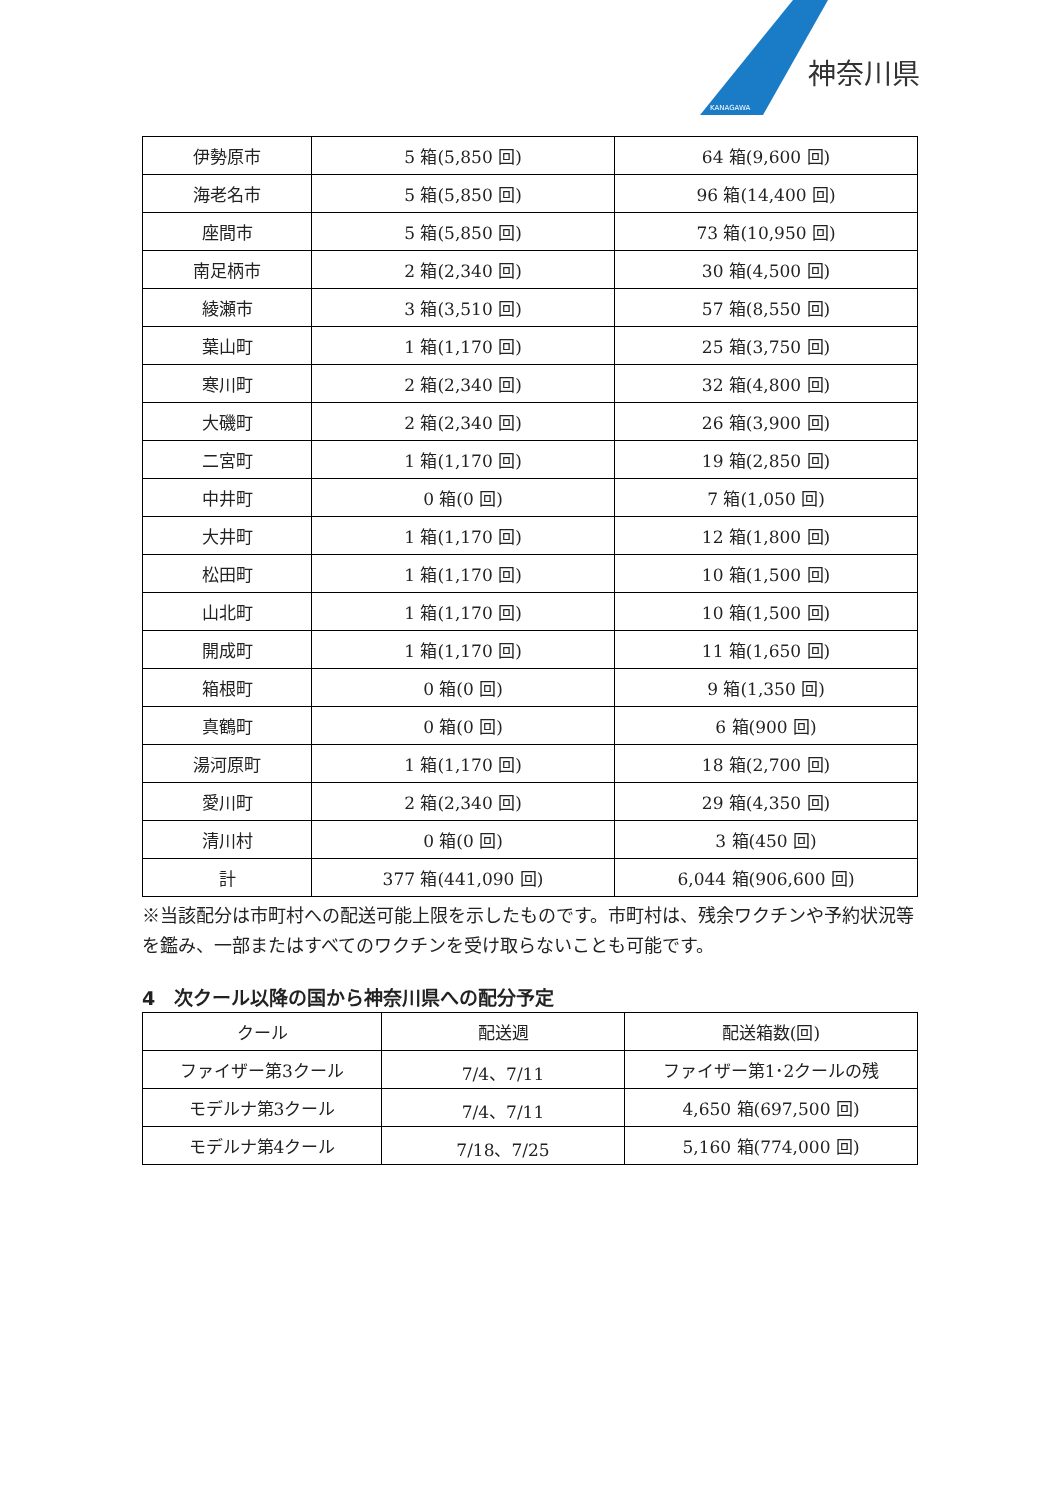KANAGAWA
神奈川県
| 伊勢原市 | 5 箱(5,850 回) | 64 箱(9,600 回) |
| 海老名市 | 5 箱(5,850 回) | 96 箱(14,400 回) |
| 座間市 | 5 箱(5,850 回) | 73 箱(10,950 回) |
| 南足柄市 | 2 箱(2,340 回) | 30 箱(4,500 回) |
| 綾瀬市 | 3 箱(3,510 回) | 57 箱(8,550 回) |
| 葉山町 | 1 箱(1,170 回) | 25 箱(3,750 回) |
| 寒川町 | 2 箱(2,340 回) | 32 箱(4,800 回) |
| 大磯町 | 2 箱(2,340 回) | 26 箱(3,900 回) |
| 二宮町 | 1 箱(1,170 回) | 19 箱(2,850 回) |
| 中井町 | 0 箱(0 回) | 7 箱(1,050 回) |
| 大井町 | 1 箱(1,170 回) | 12 箱(1,800 回) |
| 松田町 | 1 箱(1,170 回) | 10 箱(1,500 回) |
| 山北町 | 1 箱(1,170 回) | 10 箱(1,500 回) |
| 開成町 | 1 箱(1,170 回) | 11 箱(1,650 回) |
| 箱根町 | 0 箱(0 回) | 9 箱(1,350 回) |
| 真鶴町 | 0 箱(0 回) | 6 箱(900 回) |
| 湯河原町 | 1 箱(1,170 回) | 18 箱(2,700 回) |
| 愛川町 | 2 箱(2,340 回) | 29 箱(4,350 回) |
| 清川村 | 0 箱(0 回) | 3 箱(450 回) |
| 計 | 377 箱(441,090 回) | 6,044 箱(906,600 回) |
※当該配分は市町村への配送可能上限を示したものです。市町村は、残余ワクチンや予約状況等を鑑み、一部またはすべてのワクチンを受け取らないことも可能です。
4　次クール以降の国から神奈川県への配分予定
| クール | 配送週 | 配送箱数(回) |
| --- | --- | --- |
| ファイザー第3クール | 7/4、7/11 | ファイザー第1･2クールの残 |
| モデルナ第3クール | 7/4、7/11 | 4,650 箱(697,500 回) |
| モデルナ第4クール | 7/18、7/25 | 5,160 箱(774,000 回) |